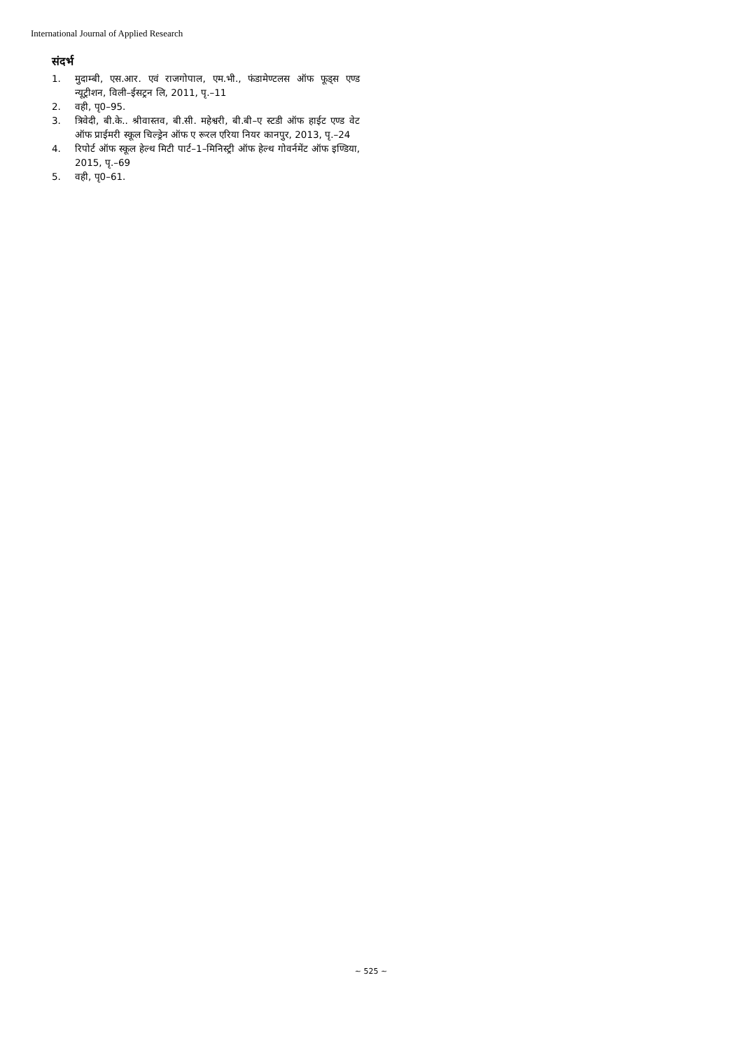International Journal of Applied Research
संदर्भ
1. मुदाम्बी, एस.आर. एवं राजगोपाल, एम.भी., फंडामेण्टलस ऑफ फूड्स एण्ड न्यूट्रीशन, विली–ईसट्रन लि, 2011, पृ.–11
2. वही, पृ0–95.
3. त्रिवेदी, बी.के.. श्रीवास्तव, बी.सी. महेश्वरी, बी.बी–ए स्टडी ऑफ हाईट एण्ड वेट ऑफ प्राईमरी स्कूल चिल्ड्रेन ऑफ ए रूरल एरिया नियर कानपुर, 2013, पृ.–24
4. रिपोर्ट ऑफ स्कूल हेल्थ मिटी पार्ट–1–मिनिस्ट्री ऑफ हेल्थ गोवर्नमेंट ऑफ इण्डिया, 2015, पृ.–69
5. वही, पृ0–61.
~ 525 ~